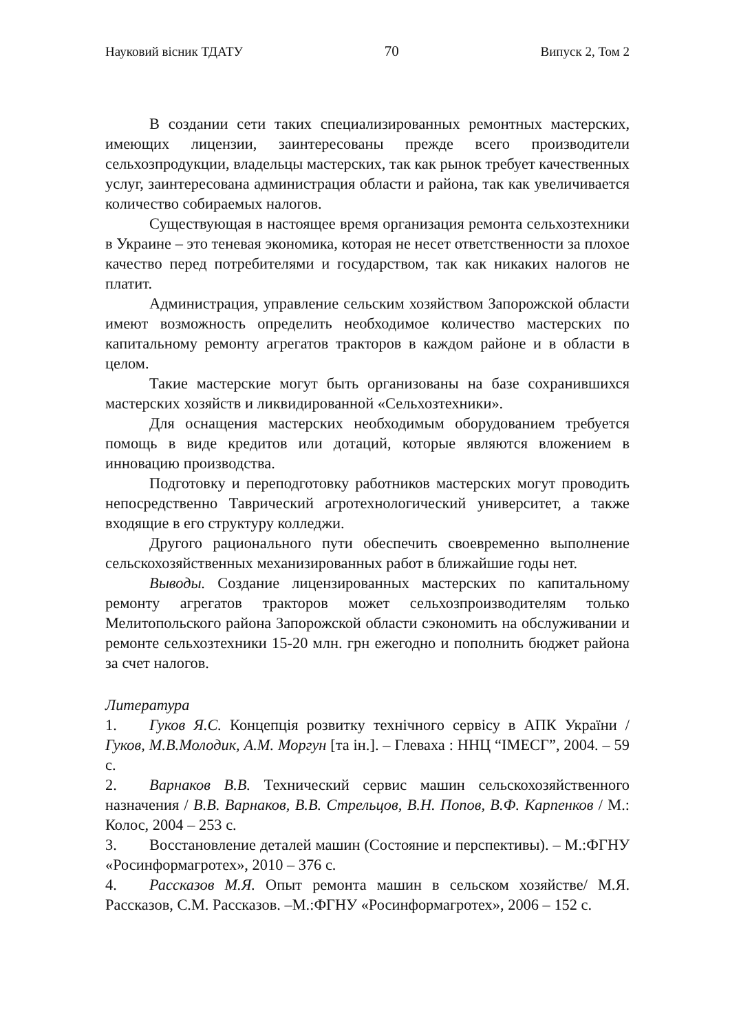Науковий вісник ТДАТУ 70 Випуск 2, Том 2
В создании сети таких специализированных ремонтных мастерских, имеющих лицензии, заинтересованы прежде всего производители сельхозпродукции, владельцы мастерских, так как рынок требует качественных услуг, заинтересована администрация области и района, так как увеличивается количество собираемых налогов.
Существующая в настоящее время организация ремонта сельхозтехники в Украине – это теневая экономика, которая не несет ответственности за плохое качество перед потребителями и государством, так как никаких налогов не платит.
Администрация, управление сельским хозяйством Запорожской области имеют возможность определить необходимое количество мастерских по капитальному ремонту агрегатов тракторов в каждом районе и в области в целом.
Такие мастерские могут быть организованы на базе сохранившихся мастерских хозяйств и ликвидированной «Сельхозтехники».
Для оснащения мастерских необходимым оборудованием требуется помощь в виде кредитов или дотаций, которые являются вложением в инновацию производства.
Подготовку и переподготовку работников мастерских могут проводить непосредственно Таврический агротехнологический университет, а также входящие в его структуру колледжи.
Другого рационального пути обеспечить своевременно выполнение сельскохозяйственных механизированных работ в ближайшие годы нет.
Выводы. Создание лицензированных мастерских по капитальному ремонту агрегатов тракторов может сельхозпроизводителям только Мелитопольского района Запорожской области сэкономить на обслуживании и ремонте сельхозтехники 15-20 млн. грн ежегодно и пополнить бюджет района за счет налогов.
Литература
1. Гуков Я.С. Концепція розвитку технічного сервісу в АПК України / Гуков, М.В.Молодик, А.М. Моргун [та ін.]. – Глеваха : ННЦ “ІМЕСГ”, 2004. – 59 с.
2. Варнаков В.В. Технический сервис машин сельскохозяйственного назначения / В.В. Варнаков, В.В. Стрельцов, В.Н. Попов, В.Ф. Карпенков / М.: Колос, 2004 – 253 с.
3. Восстановление деталей машин (Состояние и перспективы). – М.:ФГНУ «Росинформагротех», 2010 – 376 с.
4. Рассказов М.Я. Опыт ремонта машин в сельском хозяйстве/ М.Я. Рассказов, С.М. Рассказов. –М.:ФГНУ «Росинформагротех», 2006 – 152 с.